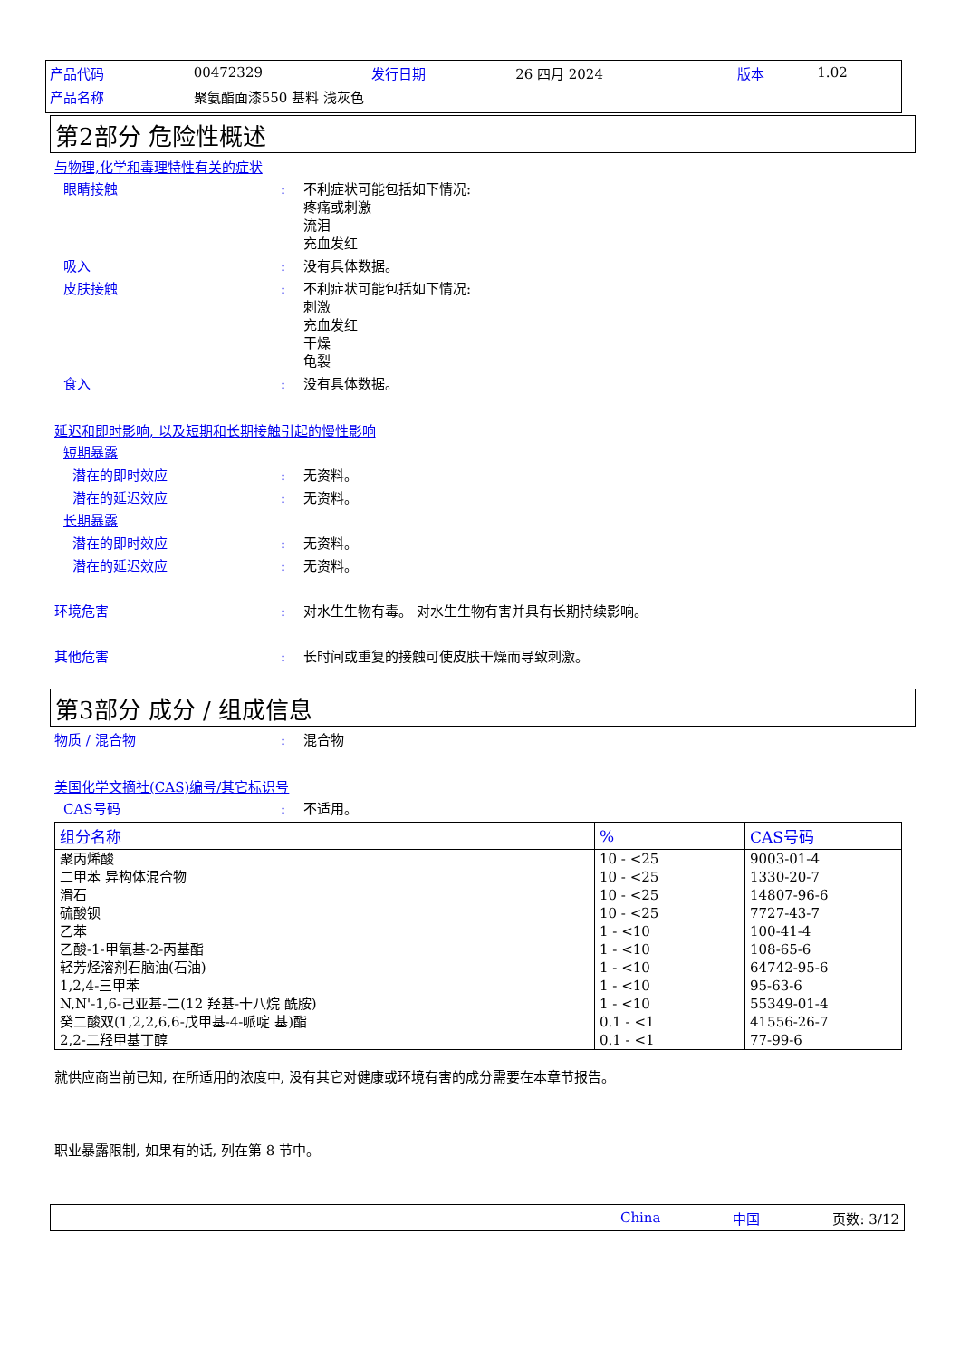| 产品代码 | 00472329 | 发行日期 | 26 四月 2024 | 版本 | 1.02 |
| 产品名称 | 聚氨酯面漆550 基料 浅灰色 | | | | |
第2部分 危险性概述
与物理,化学和毒理特性有关的症状
眼睛接触 : 不利症状可能包括如下情况:
疼痛或刺激
流泪
充血发红
吸入 : 没有具体数据。
皮肤接触 : 不利症状可能包括如下情况:
刺激
充血发红
干燥
龟裂
食入 : 没有具体数据。
延迟和即时影响, 以及短期和长期接触引起的慢性影响
短期暴露
潜在的即时效应 : 无资料。
潜在的延迟效应 : 无资料。
长期暴露
潜在的即时效应 : 无资料。
潜在的延迟效应 : 无资料。
环境危害 : 对水生生物有毒。 对水生生物有害并具有长期持续影响。
其他危害 : 长时间或重复的接触可使皮肤干燥而导致刺激。
第3部分 成分 / 组成信息
物质 / 混合物 : 混合物
美国化学文摘社(CAS)编号/其它标识号
CAS号码 : 不适用。
| 组分名称 | % | CAS号码 |
| --- | --- | --- |
| 聚丙烯酸 二甲苯 异构体混合物 滑石 硫酸钡 乙苯 乙酸-1-甲氧基-2-丙基酯 轻芳烃溶剂石脑油(石油) 1,2,4-三甲苯 N,N'-1,6-己亚基-二(12 羟基-十八烷 酰胺) 癸二酸双(1,2,2,6,6-戊甲基-4-哌啶 基)酯 2,2-二羟甲基丁醇 | 10 - <25 10 - <25 10 - <25 10 - <25 1 - <10 1 - <10 1 - <10 1 - <10 1 - <10 0.1 - <1 0.1 - <1 | 9003-01-4 1330-20-7 14807-96-6 7727-43-7 100-41-4 108-65-6 64742-95-6 95-63-6 55349-01-4 41556-26-7 77-99-6 |
就供应商当前已知, 在所适用的浓度中, 没有其它对健康或环境有害的成分需要在本章节报告。
职业暴露限制, 如果有的话, 列在第 8 节中。
China 中国 页数: 3/12